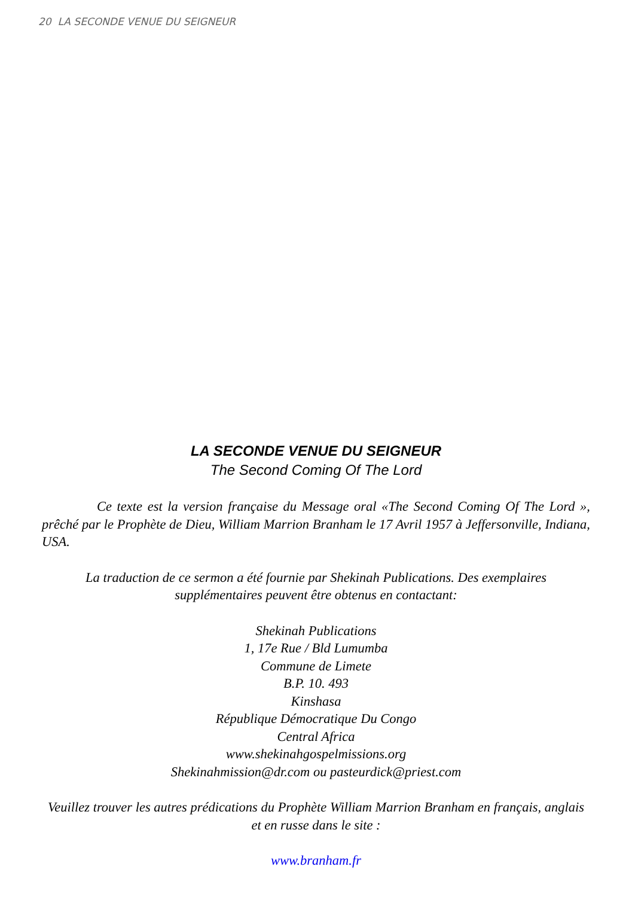20 LA SECONDE VENUE DU SEIGNEUR
LA SECONDE VENUE DU SEIGNEUR
The Second Coming Of The Lord
Ce texte est la version française du Message oral «The Second Coming Of The Lord », prêché par le Prophète de Dieu, William Marrion Branham le 17 Avril 1957 à Jeffersonville, Indiana, USA.
La traduction de ce sermon a été fournie par Shekinah Publications. Des exemplaires supplémentaires peuvent être obtenus en contactant:
Shekinah Publications
1, 17e Rue / Bld Lumumba
Commune de Limete
B.P. 10. 493
Kinshasa
République Démocratique Du Congo
Central Africa
www.shekinahgospelmissions.org
Shekinahmission@dr.com ou pasteurdick@priest.com
Veuillez trouver les autres prédications du Prophète William Marrion Branham en français, anglais et en russe dans le site :
www.branham.fr